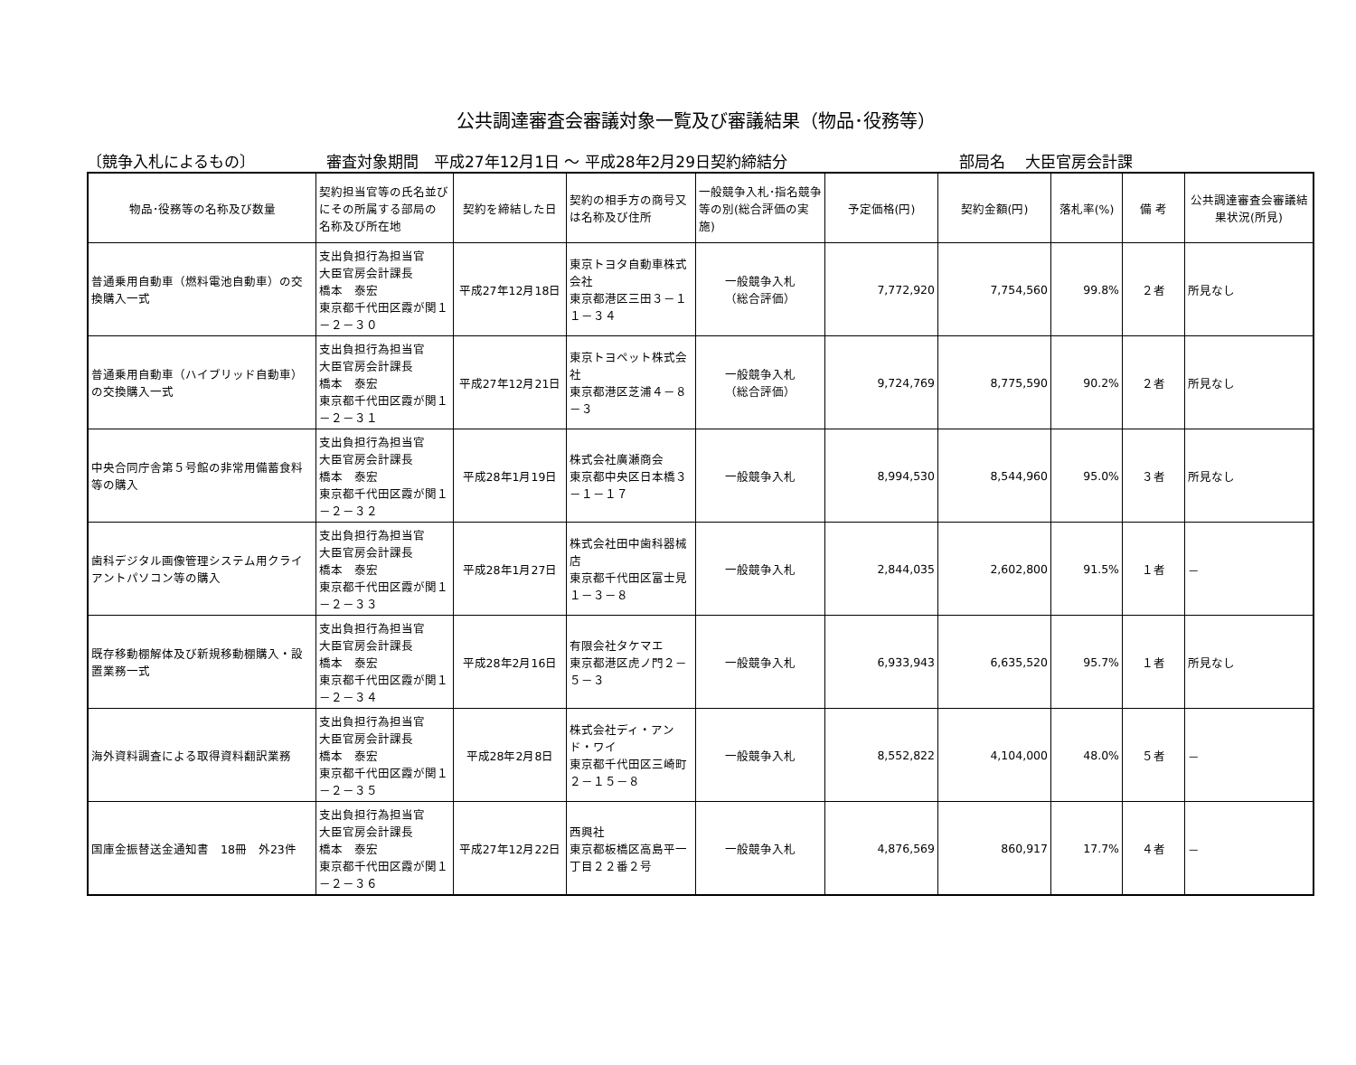公共調達審査会審議対象一覧及び審議結果（物品･役務等）
〔競争入札によるもの〕 審査対象期間　平成27年12月1日 ～ 平成28年2月29日契約締結分 部局名　 大臣官房会計課
| 物品･役務等の名称及び数量 | 契約担当官等の氏名並びにその所属する部局の 名称及び所在地 | 契約を締結した日 | 契約の相手方の商号又は名称及び住所 | 一般競争入札･指名競争等の別(総合評価の実施) | 予定価格(円) | 契約金額(円) | 落札率(%) | 備 考 | 公共調達審査会審議結果状況(所見) |
| --- | --- | --- | --- | --- | --- | --- | --- | --- | --- |
| 普通乗用自動車（燃料電池自動車）の交換購入一式 | 支出負担行為担当官 大臣官房会計課長 橋本 泰宏 東京都千代田区霞が関１－２－３０ | 平成27年12月18日 | 東京トヨタ自動車株式会社 東京都港区三田３－１１－３４ | 一般競争入札 （総合評価） | 7,772,920 | 7,754,560 | 99.8% | ２者 | 所見なし |
| 普通乗用自動車（ハイブリッド自動車）の交換購入一式 | 支出負担行為担当官 大臣官房会計課長 橋本 泰宏 東京都千代田区霞が関１－２－３１ | 平成27年12月21日 | 東京トヨペット株式会社 東京都港区芝浦４－８－３ | 一般競争入札 （総合評価） | 9,724,769 | 8,775,590 | 90.2% | ２者 | 所見なし |
| 中央合同庁舎第５号館の非常用備蓄食料等の購入 | 支出負担行為担当官 大臣官房会計課長 橋本 泰宏 東京都千代田区霞が関１－２－３２ | 平成28年1月19日 | 株式会社廣瀬商会 東京都中央区日本橋３－１－１７ | 一般競争入札 | 8,994,530 | 8,544,960 | 95.0% | ３者 | 所見なし |
| 歯科デジタル画像管理システム用クライアントパソコン等の購入 | 支出負担行為担当官 大臣官房会計課長 橋本 泰宏 東京都千代田区霞が関１－２－３３ | 平成28年1月27日 | 株式会社田中歯科器械店 東京都千代田区富士見１－３－８ | 一般競争入札 | 2,844,035 | 2,602,800 | 91.5% | １者 | － |
| 既存移動棚解体及び新規移動棚購入・設置業務一式 | 支出負担行為担当官 大臣官房会計課長 橋本 泰宏 東京都千代田区霞が関１－２－３４ | 平成28年2月16日 | 有限会社タケマエ 東京都港区虎ノ門２－５－３ | 一般競争入札 | 6,933,943 | 6,635,520 | 95.7% | １者 | 所見なし |
| 海外資料調査による取得資料翻訳業務 | 支出負担行為担当官 大臣官房会計課長 橋本 泰宏 東京都千代田区霞が関１－２－３５ | 平成28年2月8日 | 株式会社ディ・アンド・ワイ 東京都千代田区三崎町２－１５－８ | 一般競争入札 | 8,552,822 | 4,104,000 | 48.0% | ５者 | － |
| 国庫金振替送金通知書 18冊 外23件 | 支出負担行為担当官 大臣官房会計課長 橋本 泰宏 東京都千代田区霞が関１－２－３６ | 平成27年12月22日 | 西興社 東京都板橋区高島平一丁目２２番２号 | 一般競争入札 | 4,876,569 | 860,917 | 17.7% | ４者 | － |